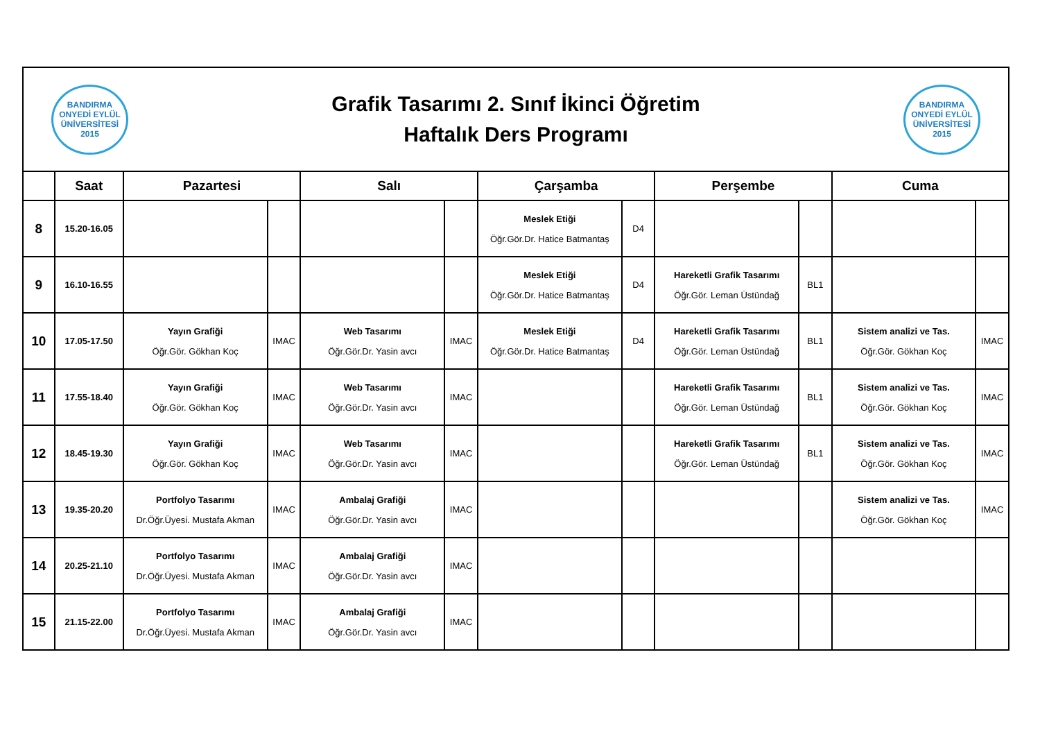BANDIRMA ONYEDİ EYLÜL ÜNİVERSİTESİ 2015
Grafik Tasarımı 2. Sınıf İkinci Öğretim
Haftalık Ders Programı
BANDIRMA ONYEDİ EYLÜL ÜNİVERSİTESİ 2015
| | Saat | Pazartesi | | Salı | | Çarşamba | | Perşembe | | Cuma | |
| --- | --- | --- | --- | --- | --- | --- | --- | --- | --- | --- | --- |
| 8 | 15.20-16.05 | | | | | Meslek Etiği Öğr.Gör.Dr. Hatice Batmantaş | D4 | | | | |
| 9 | 16.10-16.55 | | | | | Meslek Etiği Öğr.Gör.Dr. Hatice Batmantaş | D4 | Hareketli Grafik Tasarımı Öğr.Gör. Leman Üstündağ | BL1 | | |
| 10 | 17.05-17.50 | Yayın Grafiği Öğr.Gör. Gökhan Koç | IMAC | Web Tasarımı Öğr.Gör.Dr. Yasin avcı | IMAC | Meslek Etiği Öğr.Gör.Dr. Hatice Batmantaş | D4 | Hareketli Grafik Tasarımı Öğr.Gör. Leman Üstündağ | BL1 | Sistem analizi ve Tas. Öğr.Gör. Gökhan Koç | IMAC |
| 11 | 17.55-18.40 | Yayın Grafiği Öğr.Gör. Gökhan Koç | IMAC | Web Tasarımı Öğr.Gör.Dr. Yasin avcı | IMAC | | | Hareketli Grafik Tasarımı Öğr.Gör. Leman Üstündağ | BL1 | Sistem analizi ve Tas. Öğr.Gör. Gökhan Koç | IMAC |
| 12 | 18.45-19.30 | Yayın Grafiği Öğr.Gör. Gökhan Koç | IMAC | Web Tasarımı Öğr.Gör.Dr. Yasin avcı | IMAC | | | Hareketli Grafik Tasarımı Öğr.Gör. Leman Üstündağ | BL1 | Sistem analizi ve Tas. Öğr.Gör. Gökhan Koç | IMAC |
| 13 | 19.35-20.20 | Portfolyo Tasarımı Dr.Öğr.Üyesi. Mustafa Akman | IMAC | Ambalaj Grafiği Öğr.Gör.Dr. Yasin avcı | IMAC | | | | | Sistem analizi ve Tas. Öğr.Gör. Gökhan Koç | IMAC |
| 14 | 20.25-21.10 | Portfolyo Tasarımı Dr.Öğr.Üyesi. Mustafa Akman | IMAC | Ambalaj Grafiği Öğr.Gör.Dr. Yasin avcı | IMAC | | | | | | |
| 15 | 21.15-22.00 | Portfolyo Tasarımı Dr.Öğr.Üyesi. Mustafa Akman | IMAC | Ambalaj Grafiği Öğr.Gör.Dr. Yasin avcı | IMAC | | | | | | |